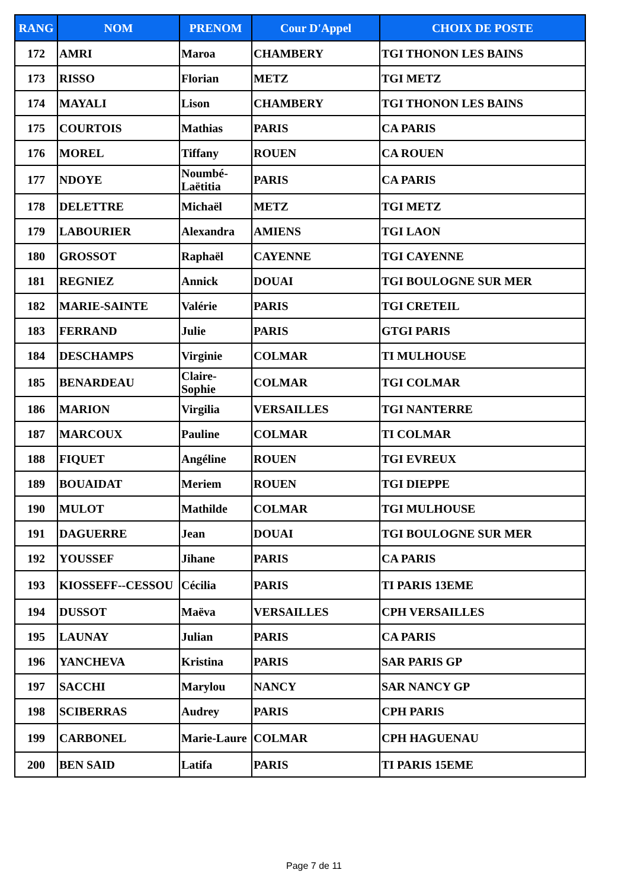| RANG | NOM | PRENOM | Cour D'Appel | CHOIX DE POSTE |
| --- | --- | --- | --- | --- |
| 172 | AMRI | Maroa | CHAMBERY | TGI THONON LES BAINS |
| 173 | RISSO | Florian | METZ | TGI METZ |
| 174 | MAYALI | Lison | CHAMBERY | TGI THONON LES BAINS |
| 175 | COURTOIS | Mathias | PARIS | CA PARIS |
| 176 | MOREL | Tiffany | ROUEN | CA ROUEN |
| 177 | NDOYE | Noumbé-Laëtitia | PARIS | CA PARIS |
| 178 | DELETTRE | Michaël | METZ | TGI METZ |
| 179 | LABOURIER | Alexandra | AMIENS | TGI LAON |
| 180 | GROSSOT | Raphaël | CAYENNE | TGI CAYENNE |
| 181 | REGNIEZ | Annick | DOUAI | TGI BOULOGNE SUR MER |
| 182 | MARIE-SAINTE | Valérie | PARIS | TGI CRETEIL |
| 183 | FERRAND | Julie | PARIS | GTGI PARIS |
| 184 | DESCHAMPS | Virginie | COLMAR | TI MULHOUSE |
| 185 | BENARDEAU | Claire-Sophie | COLMAR | TGI COLMAR |
| 186 | MARION | Virgilia | VERSAILLES | TGI NANTERRE |
| 187 | MARCOUX | Pauline | COLMAR | TI COLMAR |
| 188 | FIQUET | Angéline | ROUEN | TGI EVREUX |
| 189 | BOUAIDAT | Meriem | ROUEN | TGI DIEPPE |
| 190 | MULOT | Mathilde | COLMAR | TGI MULHOUSE |
| 191 | DAGUERRE | Jean | DOUAI | TGI BOULOGNE SUR MER |
| 192 | YOUSSEF | Jihane | PARIS | CA PARIS |
| 193 | KIOSSEFF--CESSOU | Cécilia | PARIS | TI PARIS 13EME |
| 194 | DUSSOT | Maëva | VERSAILLES | CPH VERSAILLES |
| 195 | LAUNAY | Julian | PARIS | CA PARIS |
| 196 | YANCHEVA | Kristina | PARIS | SAR PARIS GP |
| 197 | SACCHI | Marylou | NANCY | SAR NANCY GP |
| 198 | SCIBERRAS | Audrey | PARIS | CPH PARIS |
| 199 | CARBONEL | Marie-Laure | COLMAR | CPH HAGUENAU |
| 200 | BEN SAID | Latifa | PARIS | TI PARIS 15EME |
Page 7 de 11